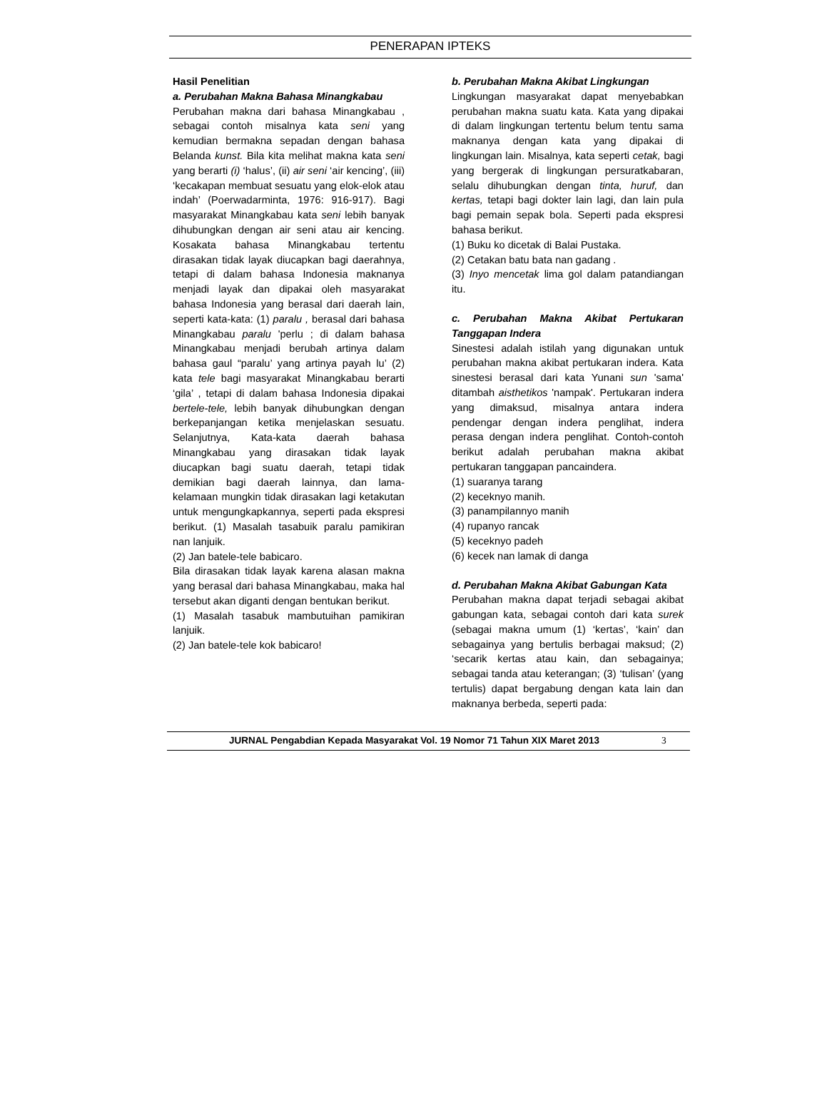PENERAPAN IPTEKS
Hasil Penelitian
a. Perubahan Makna Bahasa Minangkabau
Perubahan makna dari bahasa Minangkabau , sebagai contoh misalnya kata seni yang kemudian bermakna sepadan dengan bahasa Belanda kunst. Bila kita melihat makna kata seni yang berarti (i) ‘halus’, (ii) air seni ‘air kencing’, (iii) ‘kecakapan membuat sesuatu yang elok-elok atau indah’ (Poerwadarminta, 1976: 916-917). Bagi masyarakat Minangkabau kata seni lebih banyak dihubungkan dengan air seni atau air kencing. Kosakata bahasa Minangkabau tertentu dirasakan tidak layak diucapkan bagi daerahnya, tetapi di dalam bahasa Indonesia maknanya menjadi layak dan dipakai oleh masyarakat bahasa Indonesia yang berasal dari daerah lain, seperti kata-kata: (1) paralu , berasal dari bahasa Minangkabau paralu 'perlu ; di dalam bahasa Minangkabau menjadi berubah artinya dalam bahasa gaul “paralu’ yang artinya payah lu’ (2) kata tele bagi masyarakat Minangkabau berarti ‘gila’ , tetapi di dalam bahasa Indonesia dipakai bertele-tele, lebih banyak dihubungkan dengan berkepanjangan ketika menjelaskan sesuatu. Selanjutnya, Kata-kata daerah bahasa Minangkabau yang dirasakan tidak layak diucapkan bagi suatu daerah, tetapi tidak demikian bagi daerah lainnya, dan lama-kelamaan mungkin tidak dirasakan lagi ketakutan untuk mengungkapkannya, seperti pada ekspresi berikut. (1) Masalah tasabuik paralu pamikiran nan lanjuik.
(2) Jan batele-tele babicaro.
Bila dirasakan tidak layak karena alasan makna yang berasal dari bahasa Minangkabau, maka hal tersebut akan diganti dengan bentukan berikut.
(1) Masalah tasabuk mambutuihan pamikiran lanjuik.
(2) Jan batele-tele kok babicaro!
b. Perubahan Makna Akibat Lingkungan
Lingkungan masyarakat dapat menyebabkan perubahan makna suatu kata. Kata yang dipakai di dalam lingkungan tertentu belum tentu sama maknanya dengan kata yang dipakai di lingkungan lain. Misalnya, kata seperti cetak, bagi yang bergerak di lingkungan persuratkabaran, selalu dihubungkan dengan tinta, huruf, dan kertas, tetapi bagi dokter lain lagi, dan lain pula bagi pemain sepak bola. Seperti pada ekspresi bahasa berikut.
(1) Buku ko dicetak di Balai Pustaka.
(2) Cetakan batu bata nan gadang .
(3) Inyo mencetak lima gol dalam patandiangan itu.
c. Perubahan Makna Akibat Pertukaran Tanggapan Indera
Sinestesi adalah istilah yang digunakan untuk perubahan makna akibat pertukaran indera. Kata sinestesi berasal dari kata Yunani sun 'sama' ditambah aisthetikos 'nampak'. Pertukaran indera yang dimaksud, misalnya antara indera pendengar dengan indera penglihat, indera perasa dengan indera penglihat. Contoh-contoh berikut adalah perubahan makna akibat pertukaran tanggapan pancaindera.
(1) suaranya tarang
(2) keceknyo manih.
(3) panampilannyo manih
(4) rupanyo rancak
(5) keceknyo padeh
(6) kecek nan lamak di danga
d. Perubahan Makna Akibat Gabungan Kata
Perubahan makna dapat terjadi sebagai akibat gabungan kata, sebagai contoh dari kata surek (sebagai makna umum (1) ‘kertas’, ‘kain’ dan sebagainya yang bertulis berbagai maksud; (2) ‘secarik kertas atau kain, dan sebagainya; sebagai tanda atau keterangan; (3) ‘tulisan’ (yang tertulis) dapat bergabung dengan kata lain dan maknanya berbeda, seperti pada:
JURNAL Pengabdian Kepada Masyarakat Vol. 19 Nomor 71 Tahun XIX Maret 2013 3